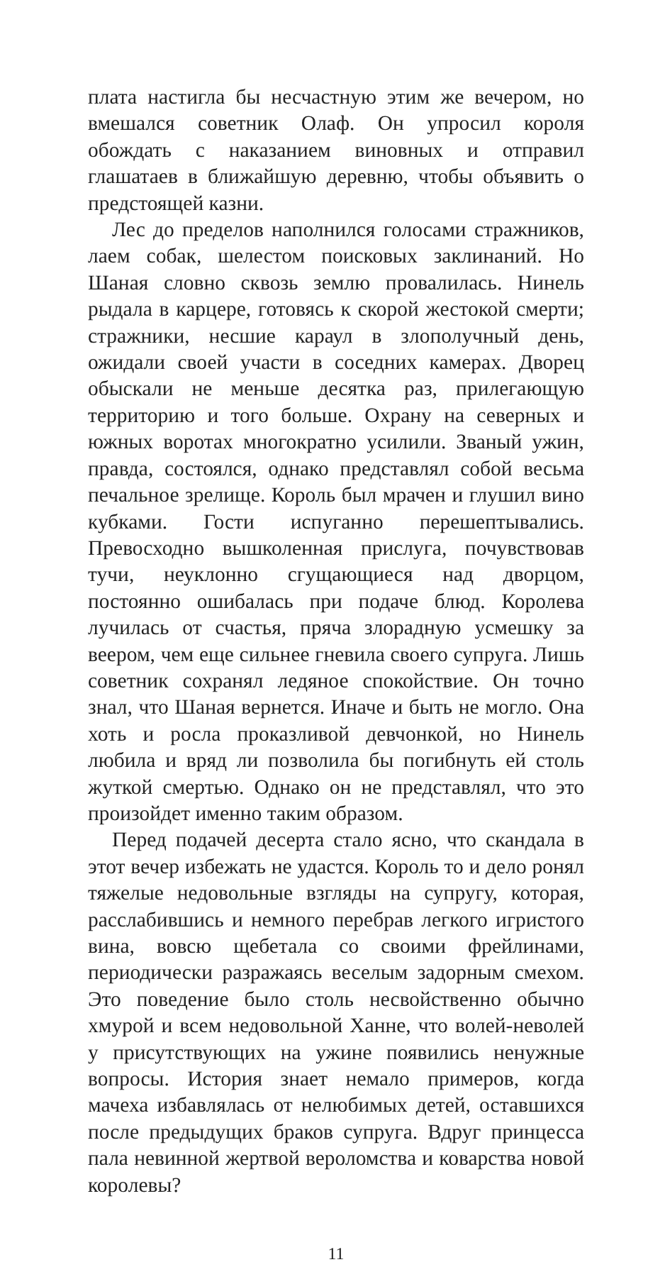плата настигла бы несчастную этим же вечером, но вмешался советник Олаф. Он упросил короля обождать с наказанием виновных и отправил глашатаев в ближайшую деревню, чтобы объявить о предстоящей казни.
Лес до пределов наполнился голосами стражников, лаем собак, шелестом поисковых заклинаний. Но Шаная словно сквозь землю провалилась. Нинель рыдала в карцере, готовясь к скорой жестокой смерти; стражники, несшие караул в злополучный день, ожидали своей участи в соседних камерах. Дворец обыскали не меньше десятка раз, прилегающую территорию и того больше. Охрану на северных и южных воротах многократно усилили. Званый ужин, правда, состоялся, однако представлял собой весьма печальное зрелище. Король был мрачен и глушил вино кубками. Гости испуганно перешептывались. Превосходно вышколенная прислуга, почувствовав тучи, неуклонно сгущающиеся над дворцом, постоянно ошибалась при подаче блюд. Королева лучилась от счастья, пряча злорадную усмешку за веером, чем еще сильнее гневила своего супруга. Лишь советник сохранял ледяное спокойствие. Он точно знал, что Шаная вернется. Иначе и быть не могло. Она хоть и росла проказливой девчонкой, но Нинель любила и вряд ли позволила бы погибнуть ей столь жуткой смертью. Однако он не представлял, что это произойдет именно таким образом.
Перед подачей десерта стало ясно, что скандала в этот вечер избежать не удастся. Король то и дело ронял тяжелые недовольные взгляды на супругу, которая, расслабившись и немного перебрав легкого игристого вина, вовсю щебетала со своими фрейлинами, периодически разражаясь веселым задорным смехом. Это поведение было столь несвойственно обычно хмурой и всем недовольной Ханне, что волей-неволей у присутствующих на ужине появились ненужные вопросы. История знает немало примеров, когда мачеха избавлялась от нелюбимых детей, оставшихся после предыдущих браков супруга. Вдруг принцесса пала невинной жертвой вероломства и коварства новой королевы?
11